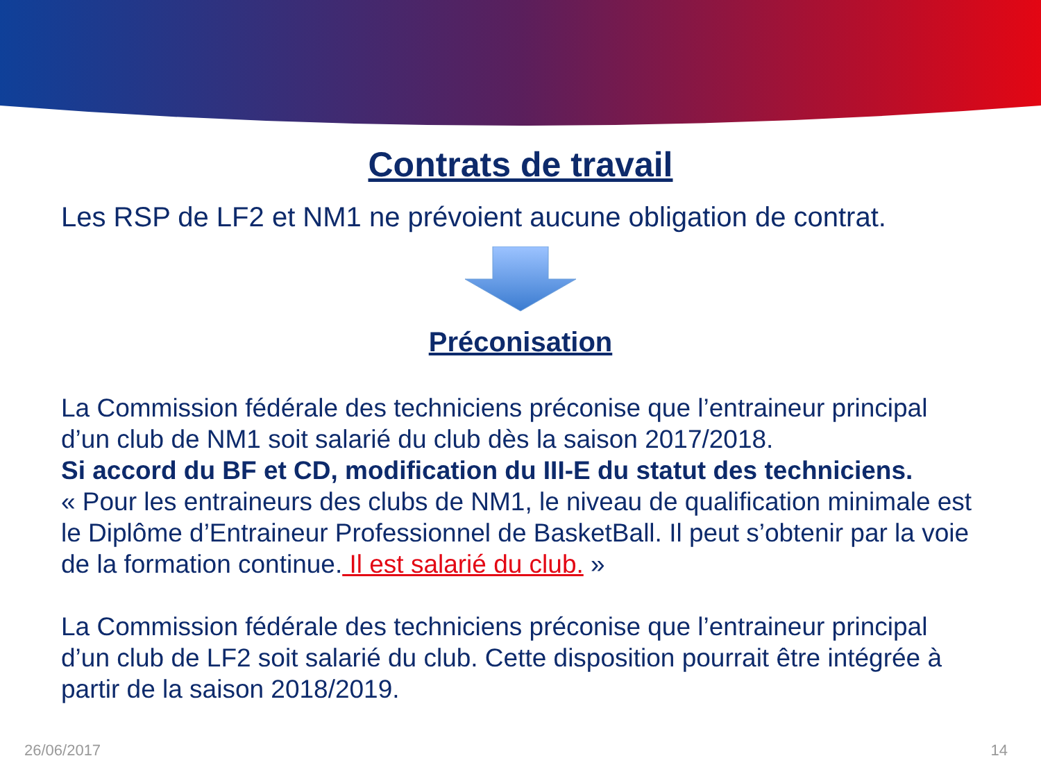Contrats de travail
Les RSP de LF2 et NM1 ne prévoient aucune obligation de contrat.
Préconisation
La Commission fédérale des techniciens préconise que l’entraineur principal d’un club de NM1 soit salarié du club dès la saison 2017/2018.
Si accord du BF et CD, modification du III-E du statut des techniciens.
« Pour les entraineurs des clubs de NM1, le niveau de qualification minimale est le Diplôme d’Entraineur Professionnel de BasketBall. Il peut s’obtenir par la voie de la formation continue. Il est salarié du club. »
La Commission fédérale des techniciens préconise que l’entraineur principal d’un club de LF2 soit salarié du club. Cette disposition pourrait être intégrée à partir de la saison 2018/2019.
26/06/2017 14